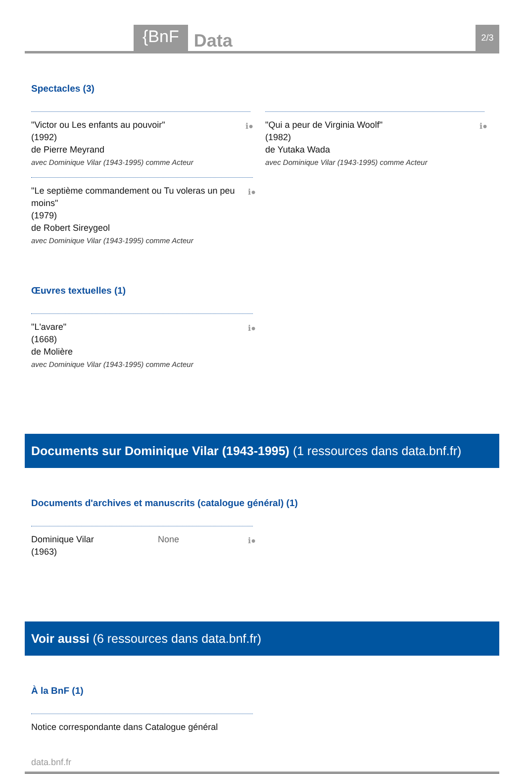{BnF Data 2/3
Spectacles (3)
"Victor ou Les enfants au pouvoir"
(1992)
de Pierre Meyrand
avec Dominique Vilar (1943-1995) comme Acteur
ℹ●
"Qui a peur de Virginia Woolf"
(1982)
de Yutaka Wada
avec Dominique Vilar (1943-1995) comme Acteur
ℹ●
"Le septième commandement ou Tu voleras un peu moins"
(1979)
de Robert Sireygeol
avec Dominique Vilar (1943-1995) comme Acteur
ℹ●
Œuvres textuelles (1)
"L'avare"
(1668)
de Molière
avec Dominique Vilar (1943-1995) comme Acteur
ℹ●
Documents sur Dominique Vilar (1943-1995) (1 ressources dans data.bnf.fr)
Documents d'archives et manuscrits (catalogue général) (1)
Dominique Vilar
(1963) None
ℹ●
Voir aussi (6 ressources dans data.bnf.fr)
À la BnF (1)
Notice correspondante dans Catalogue général
data.bnf.fr